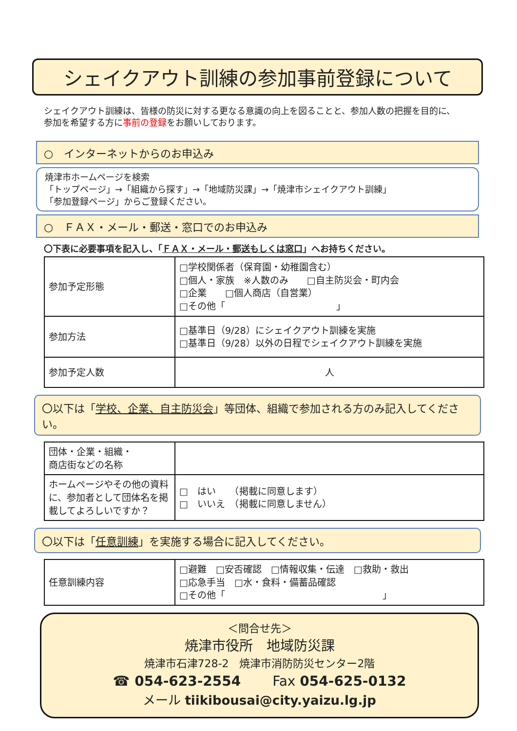シェイクアウト訓練の参加事前登録について
シェイクアウト訓練は、皆様の防災に対する更なる意識の向上を図ることと、参加人数の把握を目的に、
参加を希望する方に事前の登録をお願いしております。
○　インターネットからのお申込み
焼津市ホームページを検索
「トップページ」→「組織から探す」→「地域防災課」→「焼津市シェイクアウト訓練」
「参加登録ページ」からご登録ください。
○　ＦＡＸ・メール・郵送・窓口でのお申込み
〇下表に必要事項を記入し、「ＦＡＸ・メール・郵送もしくは窓口」へお持ちください。
| 参加予定形態 | □学校関係者（保育園・幼稚園含む） □個人・家族 ※人数のみ □自主防災会・町内会 □企業 □個人商店（自営業） □その他「 」 |
| 参加方法 | □基準日（9/28）にシェイクアウト訓練を実施 □基準日（9/28）以外の日程でシェイクアウト訓練を実施 |
| 参加予定人数 | 人 |
〇以下は「学校、企業、自主防災会」等団体、組織で参加される方のみ記入してください。
| 団体・企業・組織・ 商店街などの名称 | |
| ホームページやその他の資料に、参加者として団体名を掲載してよろしいですか？ | □ はい （掲載に同意します） □ いいえ （掲載に同意しません） |
〇以下は「任意訓練」を実施する場合に記入してください。
| 任意訓練内容 | □避難 □安否確認 □情報収集・伝達 □救助・救出 □応急手当 □水・食料・備蓄品確認 □その他「 」 |
＜問合せ先＞
焼津市役所　地域防災課
焼津市石津728-2　焼津市消防防災センター2階
☎ 054-623-2554　　 Fax 054-625-0132
メール tiikibousai@city.yaizu.lg.jp